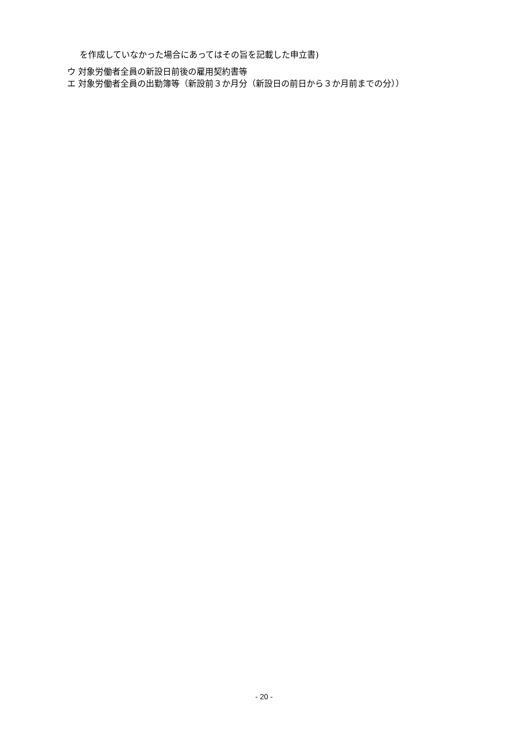を作成していなかった場合にあってはその旨を記載した申立書)
ウ 対象労働者全員の新設日前後の雇用契約書等
エ 対象労働者全員の出勤簿等（新設前３か月分（新設日の前日から３か月前までの分））
- 20 -